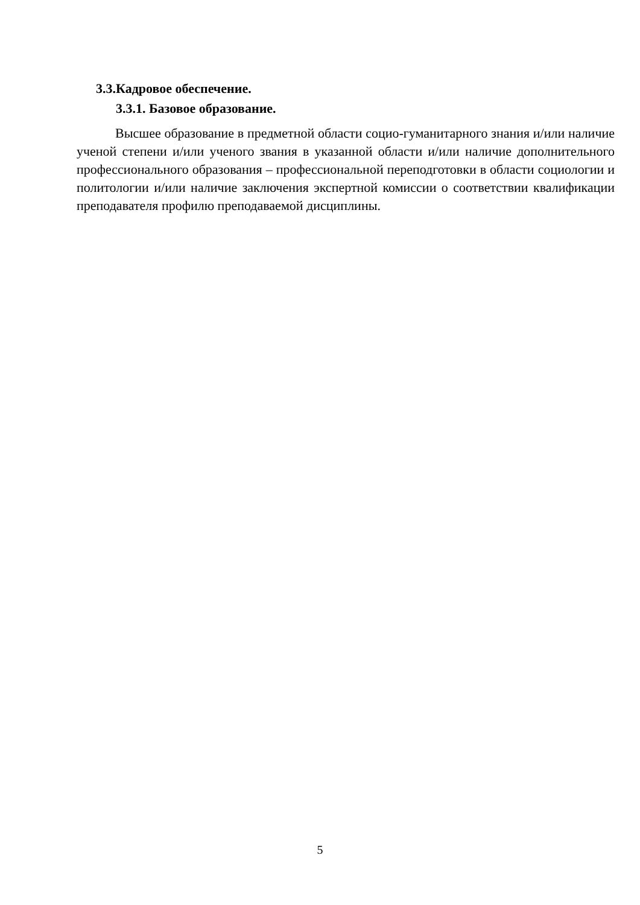3.3.Кадровое обеспечение.
3.3.1. Базовое образование.
Высшее образование в предметной области социо-гуманитарного знания и/или наличие ученой степени и/или ученого звания в указанной области и/или наличие дополнительного профессионального образования – профессиональной переподготовки в области социологии и политологии и/или наличие заключения экспертной комиссии о соответствии квалификации преподавателя профилю преподаваемой дисциплины.
5